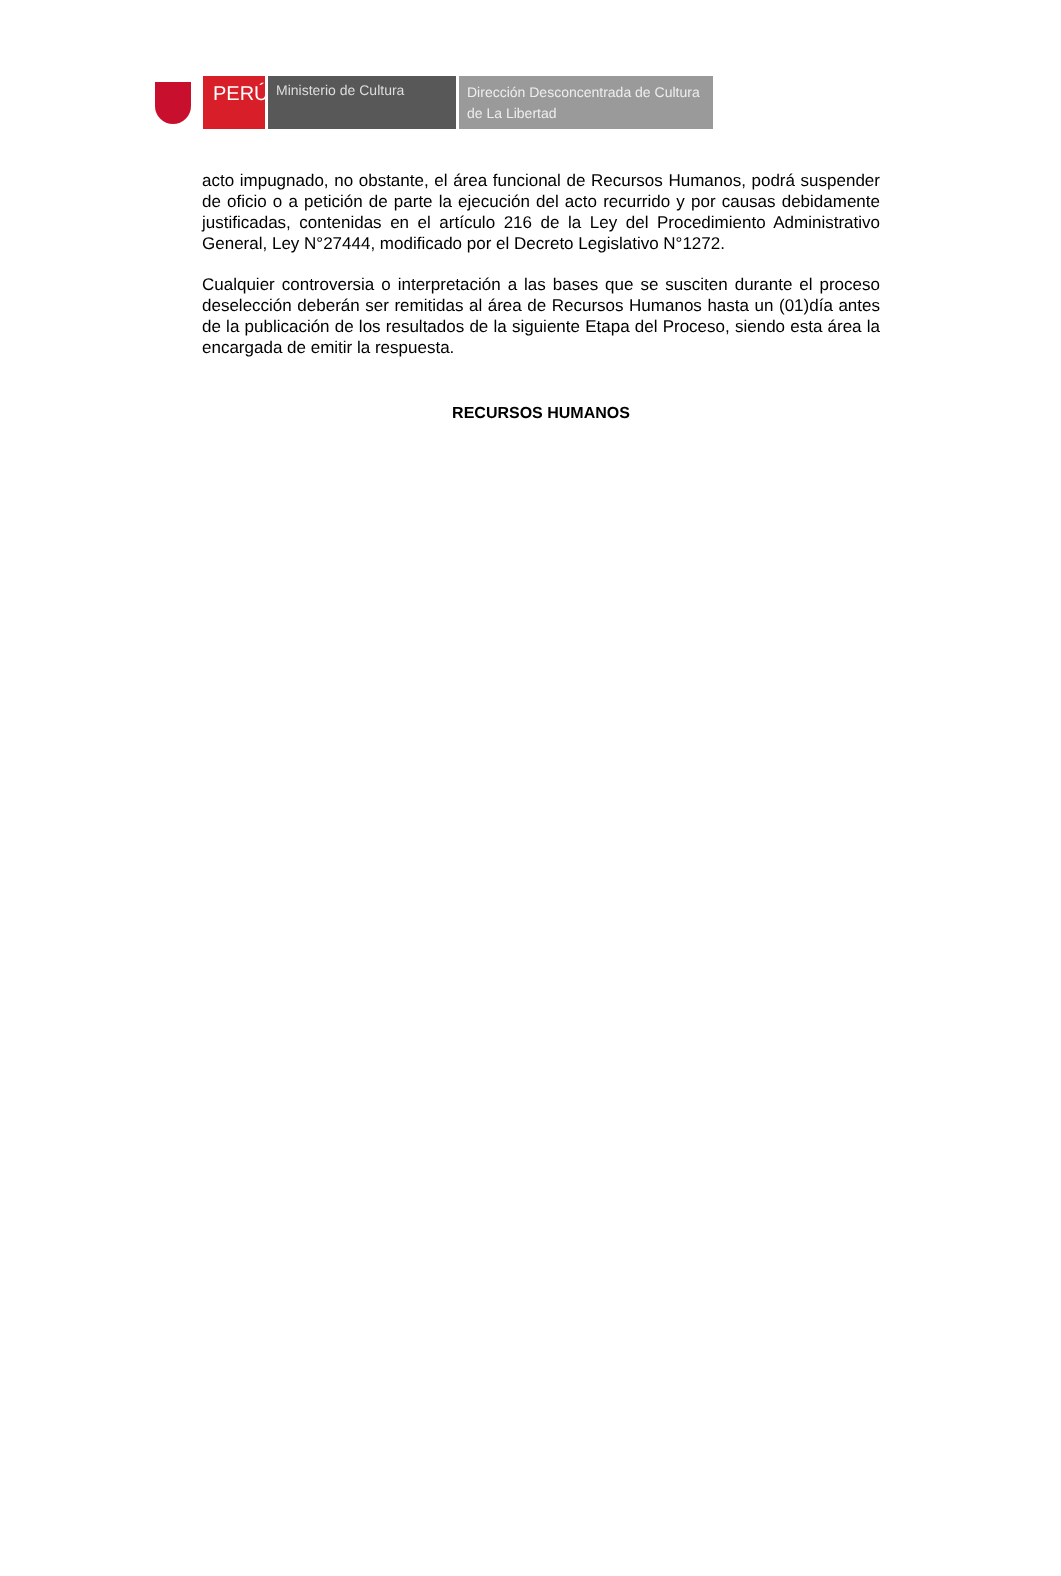PERÚ
Ministerio de Cultura
Dirección Desconcentrada de Cultura
de La Libertad
acto impugnado, no obstante, el área funcional de Recursos Humanos, podrá suspender de oficio o a petición de parte la ejecución del acto recurrido y por causas debidamente justificadas, contenidas en el artículo 216 de la Ley del Procedimiento Administrativo General, Ley N°27444, modificado por el Decreto Legislativo N°1272.
Cualquier controversia o interpretación a las bases que se susciten durante el proceso deselección deberán ser remitidas al área de Recursos Humanos hasta un (01)día antes de la publicación de los resultados de la siguiente Etapa del Proceso, siendo esta área la encargada de emitir la respuesta.
RECURSOS HUMANOS